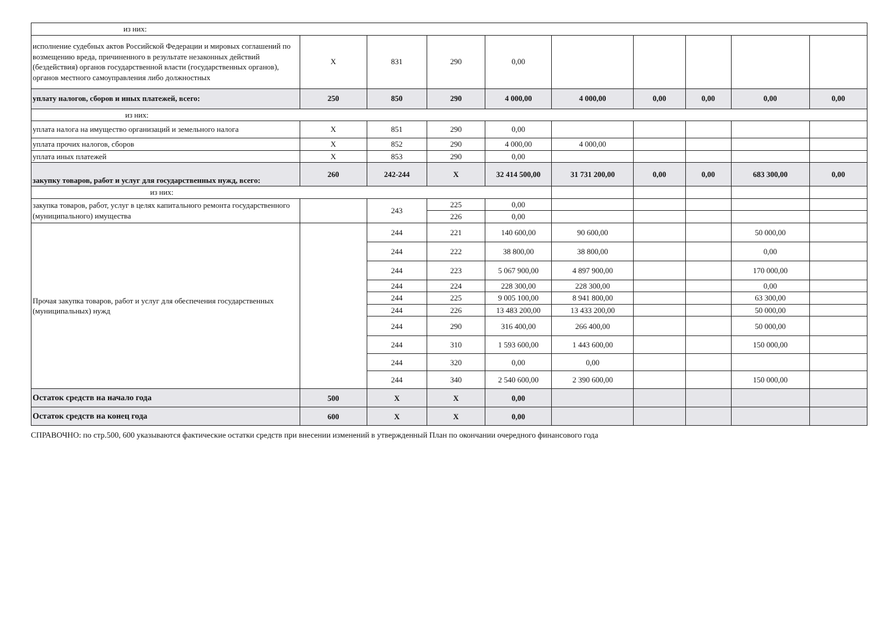| из них: | | | | | | | | | |
| исполнение судебных актов Российской Федерации и мировых соглашений по возмещению вреда, причиненного в результате незаконных действий (бездействия) органов государственной власти (государственных органов), органов местного самоуправления либо должностных | X | 831 | 290 | 0,00 | | | | | |
| уплату налогов, сборов и иных платежей, всего: | 250 | 850 | 290 | 4 000,00 | 4 000,00 | 0,00 | 0,00 | 0,00 | 0,00 |
| из них: | | | | | | | | | |
| уплата налога на имущество организаций и земельного налога | X | 851 | 290 | 0,00 | | | | | |
| уплата прочих налогов, сборов | X | 852 | 290 | 4 000,00 | 4 000,00 | | | | |
| уплата иных платежей | X | 853 | 290 | 0,00 | | | | | |
| закупку товаров, работ и услуг для государственных нужд, всего: | 260 | 242-244 | X | 32 414 500,00 | 31 731 200,00 | 0,00 | 0,00 | 683 300,00 | 0,00 |
| из них: | | | | | | | | | |
| закупка товаров, работ, услуг в целях капитального ремонта государственного (муниципального) имущества | | 243 | 225 | 0,00 | | | | | |
| | | | 226 | 0,00 | | | | | |
| Прочая закупка товаров, работ и услуг для обеспечения государственных (муниципальных) нужд | | 244 | 221 | 140 600,00 | 90 600,00 | | | 50 000,00 | |
| | | 244 | 222 | 38 800,00 | 38 800,00 | | | 0,00 | |
| | | 244 | 223 | 5 067 900,00 | 4 897 900,00 | | | 170 000,00 | |
| | | 244 | 224 | 228 300,00 | 228 300,00 | | | 0,00 | |
| | | 244 | 225 | 9 005 100,00 | 8 941 800,00 | | | 63 300,00 | |
| | | 244 | 226 | 13 483 200,00 | 13 433 200,00 | | | 50 000,00 | |
| | | 244 | 290 | 316 400,00 | 266 400,00 | | | 50 000,00 | |
| | | 244 | 310 | 1 593 600,00 | 1 443 600,00 | | | 150 000,00 | |
| | | 244 | 320 | 0,00 | 0,00 | | | | |
| | | 244 | 340 | 2 540 600,00 | 2 390 600,00 | | | 150 000,00 | |
| Остаток средств на начало года | 500 | X | X | 0,00 | | | | | |
| Остаток средств на конец года | 600 | X | X | 0,00 | | | | | |
СПРАВОЧНО: по стр.500, 600 указываются фактические остатки средств при внесении изменений в утвержденный План по окончании очередного финансового года